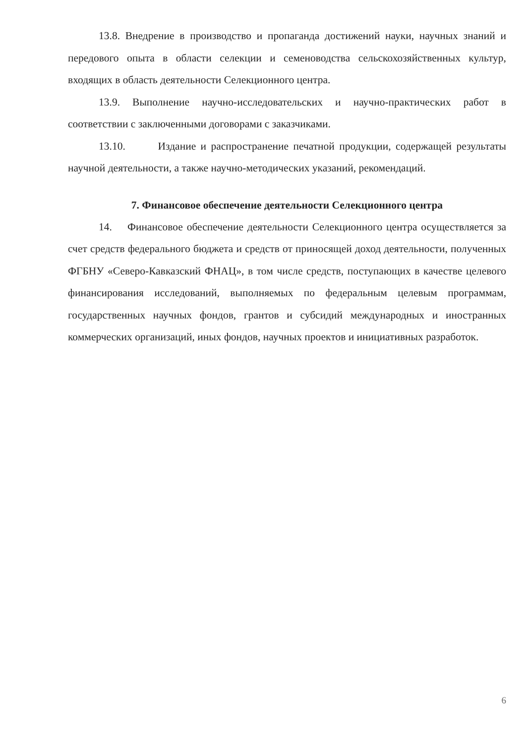13.8. Внедрение в производство и пропаганда достижений науки, научных знаний и передового опыта в области селекции и семеноводства сельскохозяйственных культур, входящих в область деятельности Селекционного центра.
13.9. Выполнение научно-исследовательских и научно-практических работ в соответствии с заключенными договорами с заказчиками.
13.10. Издание и распространение печатной продукции, содержащей результаты научной деятельности, а также научно-методических указаний, рекомендаций.
7. Финансовое обеспечение деятельности Селекционного центра
14. Финансовое обеспечение деятельности Селекционного центра осуществляется за счет средств федерального бюджета и средств от приносящей доход деятельности, полученных ФГБНУ «Северо-Кавказский ФНАЦ», в том числе средств, поступающих в качестве целевого финансирования исследований, выполняемых по федеральным целевым программам, государственных научных фондов, грантов и субсидий международных и иностранных коммерческих организаций, иных фондов, научных проектов и инициативных разработок.
6